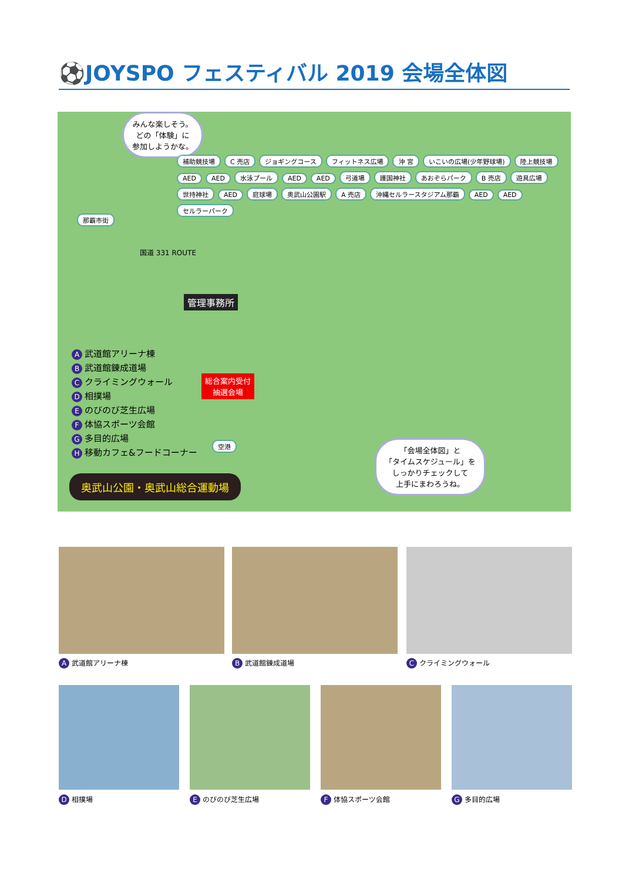⚽JOYSPO フェスティバル 2019 会場全体図
みんな楽しそう。
どの「体験」に
参加しようかな。
補助競技場 C 売店 ジョギングコース フィットネス広場 沖 宮 いこいの広場(少年野球場) 陸上競技場 AED AED 水泳プール AED AED 弓道場 護国神社 あおぞらパーク B 売店 遊具広場 世持神社 AED 庭球場 奥武山公園駅 A 売店 沖縄セルラースタジアム那覇 AED AED セルラーパーク
那覇市街
国道 331 ROUTE
管理事務所
総合案内受付
抽選会場
A武道館アリーナ棟
B武道館錬成道場
Cクライミングウォール
D相撲場
Eのびのび芝生広場
F体協スポーツ会館
G多目的広場
H移動カフェ&フードコーナー
空港
奥武山公園・奥武山総合運動場
「会場全体図」と
「タイムスケジュール」を
しっかりチェックして
上手にまわろうね。
A武道館アリーナ棟 B武道館錬成道場 Cクライミングウォール
D相撲場 Eのびのび芝生広場 F体協スポーツ会館 G多目的広場